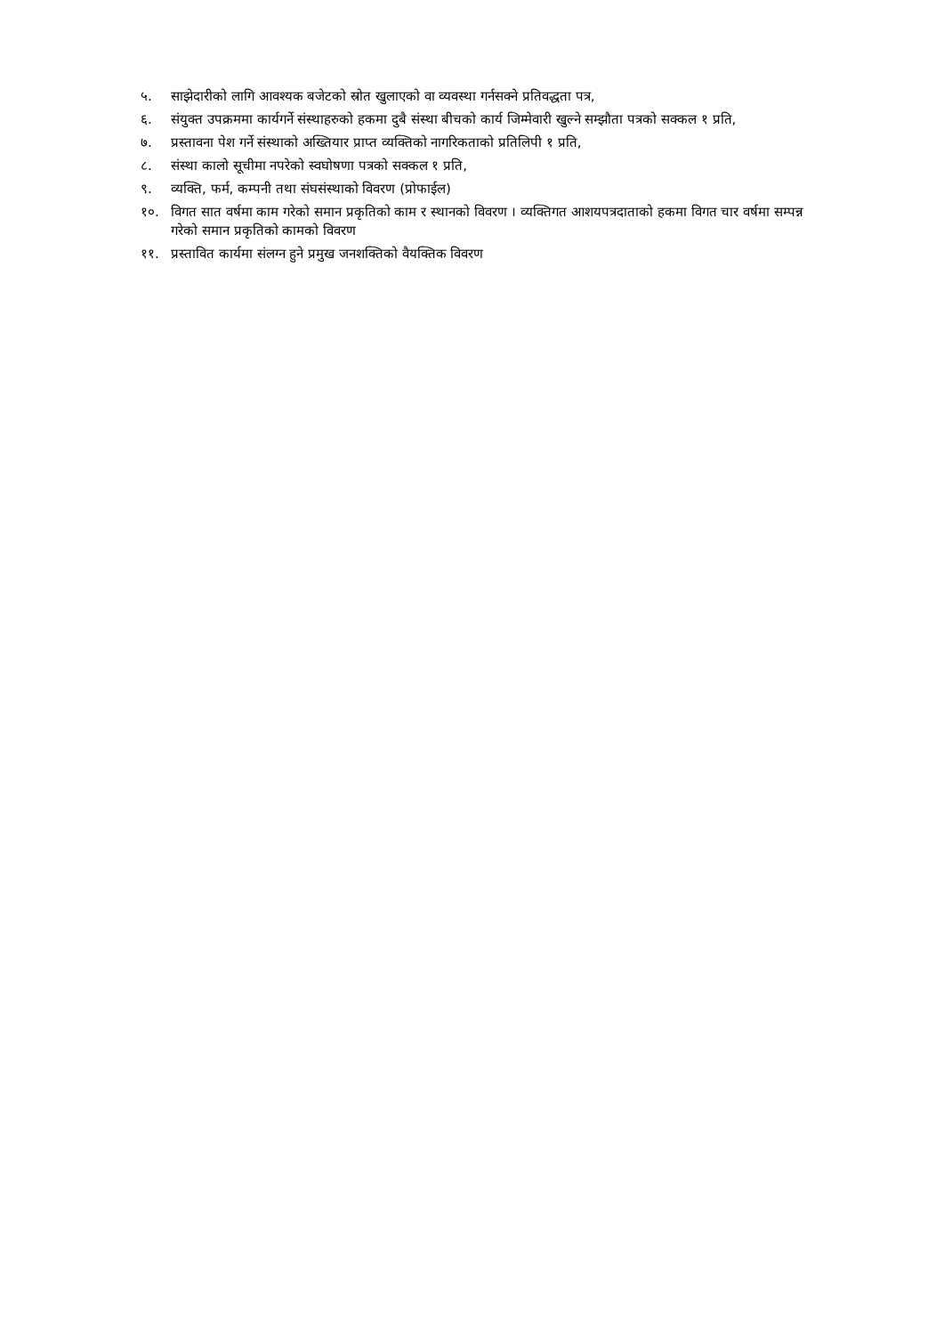५. साझेदारीको लागि आवश्यक बजेटको स्रोत खुलाएको वा व्यवस्था गर्नसक्ने प्रतिवद्धता पत्र,
६. संयुक्त उपक्रममा कार्यगर्ने संस्थाहरुको हकमा दुबै संस्था बीचको कार्य जिम्मेवारी खुल्ने सम्झौता पत्रको सक्कल १ प्रति,
७. प्रस्तावना पेश गर्ने संस्थाको अख्तियार प्राप्त व्यक्तिको नागरिकताको प्रतिलिपी १ प्रति,
८. संस्था कालो सूचीमा नपरेको स्वघोषणा पत्रको सक्कल १ प्रति,
९. व्यक्ति, फर्म, कम्पनी तथा संघसंस्थाको विवरण (प्रोफाईल)
१०. विगत सात वर्षमा काम गरेको समान प्रकृतिको काम र स्थानको विवरण । व्यक्तिगत आशयपत्रदाताको हकमा विगत चार वर्षमा सम्पन्न गरेको समान प्रकृतिको कामको विवरण
११. प्रस्तावित कार्यमा संलग्न हुने प्रमुख जनशक्तिको वैयक्तिक विवरण